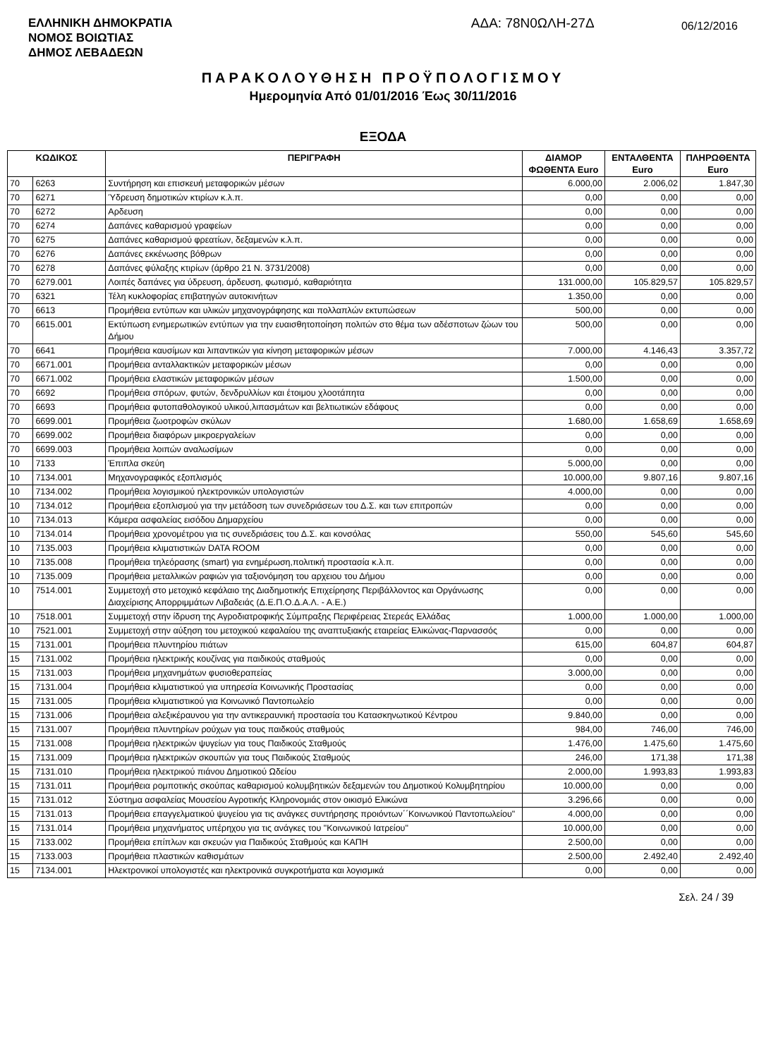ΕΛΛΗΝΙΚΗ ΔΗΜΟΚΡΑΤΙΑ
ΝΟΜΟΣ ΒΟΙΩΤΙΑΣ
ΔΗΜΟΣ ΛΕΒΑΔΕΩΝ
ΑΔΑ: 78Ν0ΩΛΗ-27Δ
06/12/2016
ΠΑΡΑΚΟΛΟΥΘΗΣΗ ΠΡΟΫΠΟΛΟΓΙΣΜΟΥ
Ημερομηνία Από 01/01/2016 Έως 30/11/2016
ΕΞΟΔΑ
| ΚΩΔΙΚΟΣ | | ΠΕΡΙΓΡΑΦΗ | ΔΙΑΜΟΡ ΦΩΘΕΝΤΑ Euro | ΕΝΤΑΛΘΕΝΤΑ Euro | ΠΛΗΡΩΘΕΝΤΑ Euro |
| --- | --- | --- | --- | --- | --- |
| 70 | 6263 | Συντήρηση και επισκευή μεταφορικών μέσων | 6.000,00 | 2.006,02 | 1.847,30 |
| 70 | 6271 | Ύδρευση δημοτικών κτιρίων κ.λ.π. | 0,00 | 0,00 | 0,00 |
| 70 | 6272 | Αρδευση | 0,00 | 0,00 | 0,00 |
| 70 | 6274 | Δαπάνες καθαρισμού γραφείων | 0,00 | 0,00 | 0,00 |
| 70 | 6275 | Δαπάνες καθαρισμού φρεατίων, δεξαμενών κ.λ.π. | 0,00 | 0,00 | 0,00 |
| 70 | 6276 | Δαπάνες εκκένωσης βόθρων | 0,00 | 0,00 | 0,00 |
| 70 | 6278 | Δαπάνες φύλαξης κτιρίων (άρθρο 21 Ν. 3731/2008) | 0,00 | 0,00 | 0,00 |
| 70 | 6279.001 | Λοιπές δαπάνες για ύδρευση, άρδευση, φωτισμό, καθαριότητα | 131.000,00 | 105.829,57 | 105.829,57 |
| 70 | 6321 | Τέλη κυκλοφορίας επιβατηγών αυτοκινήτων | 1.350,00 | 0,00 | 0,00 |
| 70 | 6613 | Προμήθεια εντύπων και υλικών μηχανογράφησης και πολλαπλών εκτυπώσεων | 500,00 | 0,00 | 0,00 |
| 70 | 6615.001 | Εκτύπωση ενημερωτικών εντύπων για την ευαισθητοποίηση πολιτών στο θέμα των αδέσποτων ζώων του Δήμου | 500,00 | 0,00 | 0,00 |
| 70 | 6641 | Προμήθεια καυσίμων και λιπαντικών για κίνηση μεταφορικών μέσων | 7.000,00 | 4.146,43 | 3.357,72 |
| 70 | 6671.001 | Προμήθεια ανταλλακτικών μεταφορικών μέσων | 0,00 | 0,00 | 0,00 |
| 70 | 6671.002 | Προμήθεια ελαστικών μεταφορικών μέσων | 1.500,00 | 0,00 | 0,00 |
| 70 | 6692 | Προμήθεια σπόρων, φυτών, δενδρυλλίων και έτοιμου χλοοτάπητα | 0,00 | 0,00 | 0,00 |
| 70 | 6693 | Προμήθεια φυτοπαθολογικού υλικού,λιπασμάτων και βελτιωτικών εδάφους | 0,00 | 0,00 | 0,00 |
| 70 | 6699.001 | Προμήθεια ζωοτροφών σκύλων | 1.680,00 | 1.658,69 | 1.658,69 |
| 70 | 6699.002 | Προμήθεια διαφόρων μικροεργαλείων | 0,00 | 0,00 | 0,00 |
| 70 | 6699.003 | Προμήθεια λοιπών αναλωσίμων | 0,00 | 0,00 | 0,00 |
| 10 | 7133 | Έπιπλα σκεύη | 5.000,00 | 0,00 | 0,00 |
| 10 | 7134.001 | Μηχανογραφικός εξοπλισμός | 10.000,00 | 9.807,16 | 9.807,16 |
| 10 | 7134.002 | Προμήθεια λογισμικού ηλεκτρονικών υπολογιστών | 4.000,00 | 0,00 | 0,00 |
| 10 | 7134.012 | Προμήθεια εξοπλισμού για την μετάδοση των συνεδριάσεων του Δ.Σ. και των επιτροπών | 0,00 | 0,00 | 0,00 |
| 10 | 7134.013 | Κάμερα ασφαλείας εισόδου Δημαρχείου | 0,00 | 0,00 | 0,00 |
| 10 | 7134.014 | Προμήθεια χρονομέτρου για τις συνεδριάσεις του Δ.Σ. και κονσόλας | 550,00 | 545,60 | 545,60 |
| 10 | 7135.003 | Προμήθεια κλιματιστικών DATA ROOM | 0,00 | 0,00 | 0,00 |
| 10 | 7135.008 | Προμήθεια τηλεόρασης (smart) για ενημέρωση,πολιτική προστασία κ.λ.π. | 0,00 | 0,00 | 0,00 |
| 10 | 7135.009 | Προμήθεια μεταλλικών ραφιών για ταξιονόμηση του αρχειου του Δήμου | 0,00 | 0,00 | 0,00 |
| 10 | 7514.001 | Συμμετοχή στο μετοχικό κεφάλαιο της Διαδημοτικής Επιχείρησης Περιβάλλοντος και Οργάνωσης Διαχείρισης Απορριμμάτων Λιβαδειάς (Δ.Ε.Π.Ο.Δ.Α.Λ. - Α.Ε.) | 0,00 | 0,00 | 0,00 |
| 10 | 7518.001 | Συμμετοχή στην ίδρυση της Αγροδιατροφικής Σύμπραξης Περιφέρειας Στερεάς Ελλάδας | 1.000,00 | 1.000,00 | 1.000,00 |
| 10 | 7521.001 | Συμμετοχή στην αύξηση του μετοχικού κεφαλαίου της αναπτυξιακής εταιρείας Ελικώνας-Παρνασσός | 0,00 | 0,00 | 0,00 |
| 15 | 7131.001 | Προμήθεια πλυντηρίου πιάτων | 615,00 | 604,87 | 604,87 |
| 15 | 7131.002 | Προμήθεια ηλεκτρικής κουζίνας για παιδικούς σταθμούς | 0,00 | 0,00 | 0,00 |
| 15 | 7131.003 | Προμήθεια μηχανημάτων φυσιοθεραπείας | 3.000,00 | 0,00 | 0,00 |
| 15 | 7131.004 | Προμήθεια κλιματιστικού για υπηρεσία Κοινωνικής Προστασίας | 0,00 | 0,00 | 0,00 |
| 15 | 7131.005 | Προμήθεια κλιματιστικού για Κοινωνικό Παντοπωλείο | 0,00 | 0,00 | 0,00 |
| 15 | 7131.006 | Προμήθεια αλεξικέραυνου για την αντικεραυνική προστασία του Κατασκηνωτικού Κέντρου | 9.840,00 | 0,00 | 0,00 |
| 15 | 7131.007 | Προμήθεια πλυντηρίων ρούχων για τους παιδκούς σταθμούς | 984,00 | 746,00 | 746,00 |
| 15 | 7131.008 | Προμήθεια ηλεκτρικών ψυγείων για τους Παιδικούς Σταθμούς | 1.476,00 | 1.475,60 | 1.475,60 |
| 15 | 7131.009 | Προμήθεια ηλεκτρικών σκουπών για τους Παιδικούς Σταθμούς | 246,00 | 171,38 | 171,38 |
| 15 | 7131.010 | Προμήθεια ηλεκτρικού πιάνου Δημοτικού Ωδείου | 2.000,00 | 1.993,83 | 1.993,83 |
| 15 | 7131.011 | Προμήθεια ρομποτικής σκούπας καθαρισμού κολυμβητικών δεξαμενών του Δημοτικού Κολυμβητηρίου | 10.000,00 | 0,00 | 0,00 |
| 15 | 7131.012 | Σύστημα ασφαλείας Μουσείου Αγροτικής Κληρονομιάς στον οικισμό Ελικώνα | 3.296,66 | 0,00 | 0,00 |
| 15 | 7131.013 | Προμήθεια επαγγελματικού ψυγείου για τις ανάγκες συντήρησης προιόντων΄΄Κοινωνικού Παντοπωλείου" | 4.000,00 | 0,00 | 0,00 |
| 15 | 7131.014 | Προμήθεια μηχανήματος υπέρηχου για τις ανάγκες του "Κοινωνικού Ιατρείου" | 10.000,00 | 0,00 | 0,00 |
| 15 | 7133.002 | Προμήθεια επίπλων και σκευών για Παιδικούς Σταθμούς και ΚΑΠΗ | 2.500,00 | 0,00 | 0,00 |
| 15 | 7133.003 | Προμήθεια πλαστικών καθισμάτων | 2.500,00 | 2.492,40 | 2.492,40 |
| 15 | 7134.001 | Ηλεκτρονικοί υπολογιστές και ηλεκτρονικά συγκροτήματα και λογισμικά | 0,00 | 0,00 | 0,00 |
Σελ. 24 / 39